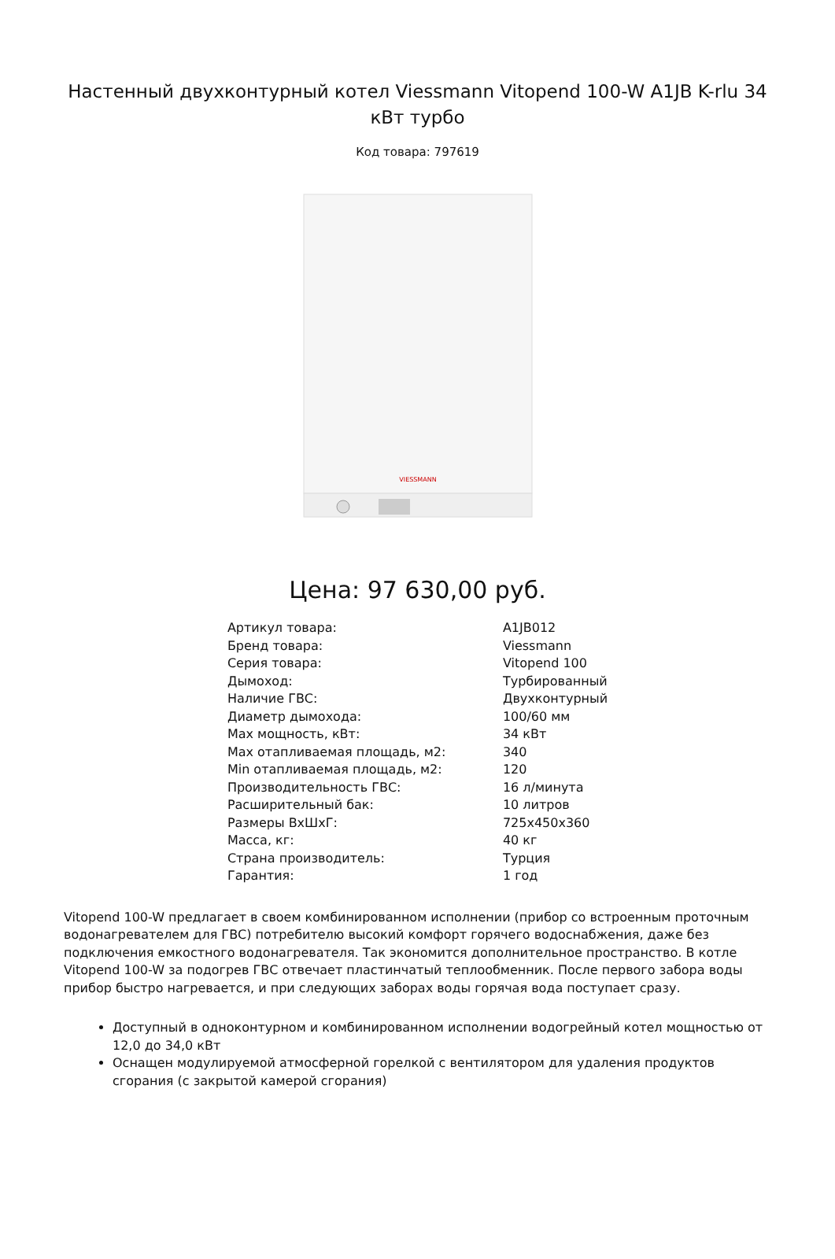Настенный двухконтурный котел Viessmann Vitopend 100-W A1JB K-rlu 34 кВт турбо
Код товара: 797619
VIESSMANN
Цена: 97 630,00 руб.
| Артикул товара: | A1JB012 |
| Бренд товара: | Viessmann |
| Серия товара: | Vitopend 100 |
| Дымоход: | Турбированный |
| Наличие ГВС: | Двухконтурный |
| Диаметр дымохода: | 100/60 мм |
| Max мощность, кВт: | 34 кВт |
| Max отапливаемая площадь, м2: | 340 |
| Min отапливаемая площадь, м2: | 120 |
| Производительность ГВС: | 16 л/минута |
| Расширительный бак: | 10 литров |
| Размеры ВхШхГ: | 725x450x360 |
| Масса, кг: | 40 кг |
| Страна производитель: | Турция |
| Гарантия: | 1 год |
Vitopend 100-W предлагает в своем комбинированном исполнении (прибор со встроенным проточным водонагревателем для ГВС) потребителю высокий комфорт горячего водоснабжения, даже без подключения емкостного водонагревателя. Так экономится дополнительное пространство. В котле Vitopend 100-W за подогрев ГВС отвечает пластинчатый теплообменник. После первого забора воды прибор быстро нагревается, и при следующих заборах воды горячая вода поступает сразу.
Доступный в одноконтурном и комбинированном исполнении водогрейный котел мощностью от 12,0 до 34,0 кВт
Оснащен модулируемой атмосферной горелкой с вентилятором для удаления продуктов сгорания (с закрытой камерой сгорания)